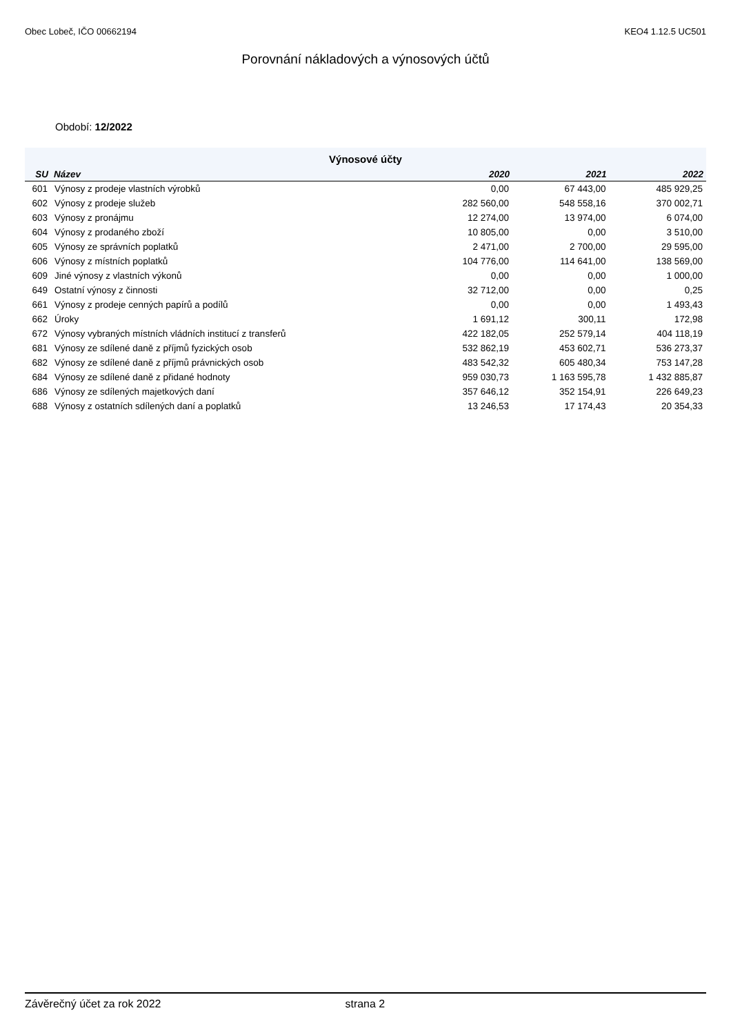Obec Lobeč, IČO 00662194 KEO4 1.12.5 UC501
Porovnání nákladových a výnosových účtů
Období: 12/2022
| Výnosové účty | | | | |
| --- | --- | --- | --- | --- |
| SU | Název | 2020 | 2021 | 2022 |
| 601 | Výnosy z prodeje vlastních výrobků | 0,00 | 67 443,00 | 485 929,25 |
| 602 | Výnosy z prodeje služeb | 282 560,00 | 548 558,16 | 370 002,71 |
| 603 | Výnosy z pronájmu | 12 274,00 | 13 974,00 | 6 074,00 |
| 604 | Výnosy z prodaného zboží | 10 805,00 | 0,00 | 3 510,00 |
| 605 | Výnosy ze správních poplatků | 2 471,00 | 2 700,00 | 29 595,00 |
| 606 | Výnosy z místních poplatků | 104 776,00 | 114 641,00 | 138 569,00 |
| 609 | Jiné výnosy z vlastních výkonů | 0,00 | 0,00 | 1 000,00 |
| 649 | Ostatní výnosy z činnosti | 32 712,00 | 0,00 | 0,25 |
| 661 | Výnosy z prodeje cenných papírů a podílů | 0,00 | 0,00 | 1 493,43 |
| 662 | Úroky | 1 691,12 | 300,11 | 172,98 |
| 672 | Výnosy vybraných místních vládních institucí z transferů | 422 182,05 | 252 579,14 | 404 118,19 |
| 681 | Výnosy ze sdílené daně z příjmů fyzických osob | 532 862,19 | 453 602,71 | 536 273,37 |
| 682 | Výnosy ze sdílené daně z příjmů právnických osob | 483 542,32 | 605 480,34 | 753 147,28 |
| 684 | Výnosy ze sdílené daně z přidané hodnoty | 959 030,73 | 1 163 595,78 | 1 432 885,87 |
| 686 | Výnosy ze sdílených majetkových daní | 357 646,12 | 352 154,91 | 226 649,23 |
| 688 | Výnosy z ostatních sdílených daní a poplatků | 13 246,53 | 17 174,43 | 20 354,33 |
Závěrečný účet za rok 2022 strana 2